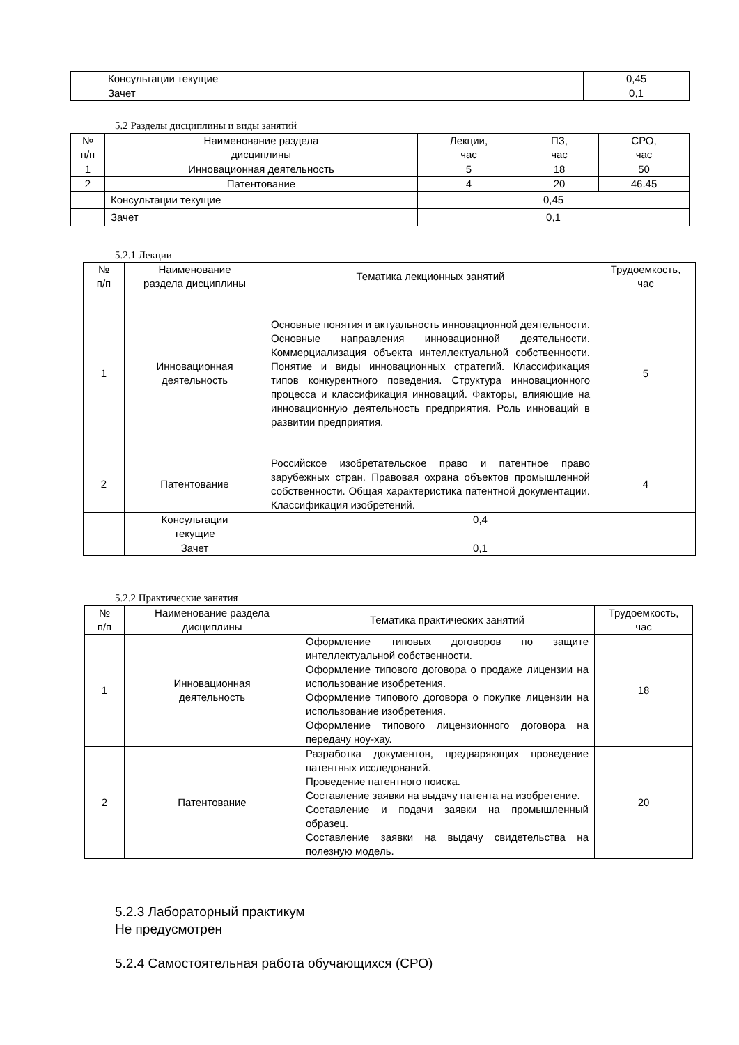| | Консультации текущие | 0,45 |
| | Зачет | 0,1 |
5.2 Разделы дисциплины и виды занятий
| № п/п | Наименование раздела дисциплины | Лекции, час | ПЗ, час | СРО, час |
| --- | --- | --- | --- | --- |
| 1 | Инновационная деятельность | 5 | 18 | 50 |
| 2 | Патентование | 4 | 20 | 46.45 |
| | Консультации текущие | 0,45 | | |
| | Зачет | 0,1 | | |
5.2.1 Лекции
| № п/п | Наименование раздела дисциплины | Тематика лекционных занятий | Трудоемкость, час |
| --- | --- | --- | --- |
| 1 | Инновационная деятельность | Основные понятия и актуальность инновационной деятельности. Основные направления инновационной деятельности. Коммерциализация объекта интеллектуальной собственности. Понятие и виды инновационных стратегий. Классификация типов конкурентного поведения. Структура инновационного процесса и классификация инноваций. Факторы, влияющие на инновационную деятельность предприятия. Роль инноваций в развитии предприятия. | 5 |
| 2 | Патентование | Российское изобретательское право и патентное право зарубежных стран. Правовая охрана объектов промышленной собственности. Общая характеристика патентной документации. Классификация изобретений. | 4 |
| | Консультации текущие | 0,4 | |
| | Зачет | 0,1 | |
5.2.2 Практические занятия
| № п/п | Наименование раздела дисциплины | Тематика практических занятий | Трудоемкость, час |
| --- | --- | --- | --- |
| 1 | Инновационная деятельность | Оформление типовых договоров по защите интеллектуальной собственности. Оформление типового договора о продаже лицензии на использование изобретения. Оформление типового договора о покупке лицензии на использование изобретения. Оформление типового лицензионного договора на передачу ноу-хау. | 18 |
| 2 | Патентование | Разработка документов, предваряющих проведение патентных исследований. Проведение патентного поиска. Составление заявки на выдачу патента на изобретение. Составление и подачи заявки на промышленный образец. Составление заявки на выдачу свидетельства на полезную модель. | 20 |
5.2.3 Лабораторный практикум
Не предусмотрен
5.2.4 Самостоятельная работа обучающихся (СРО)